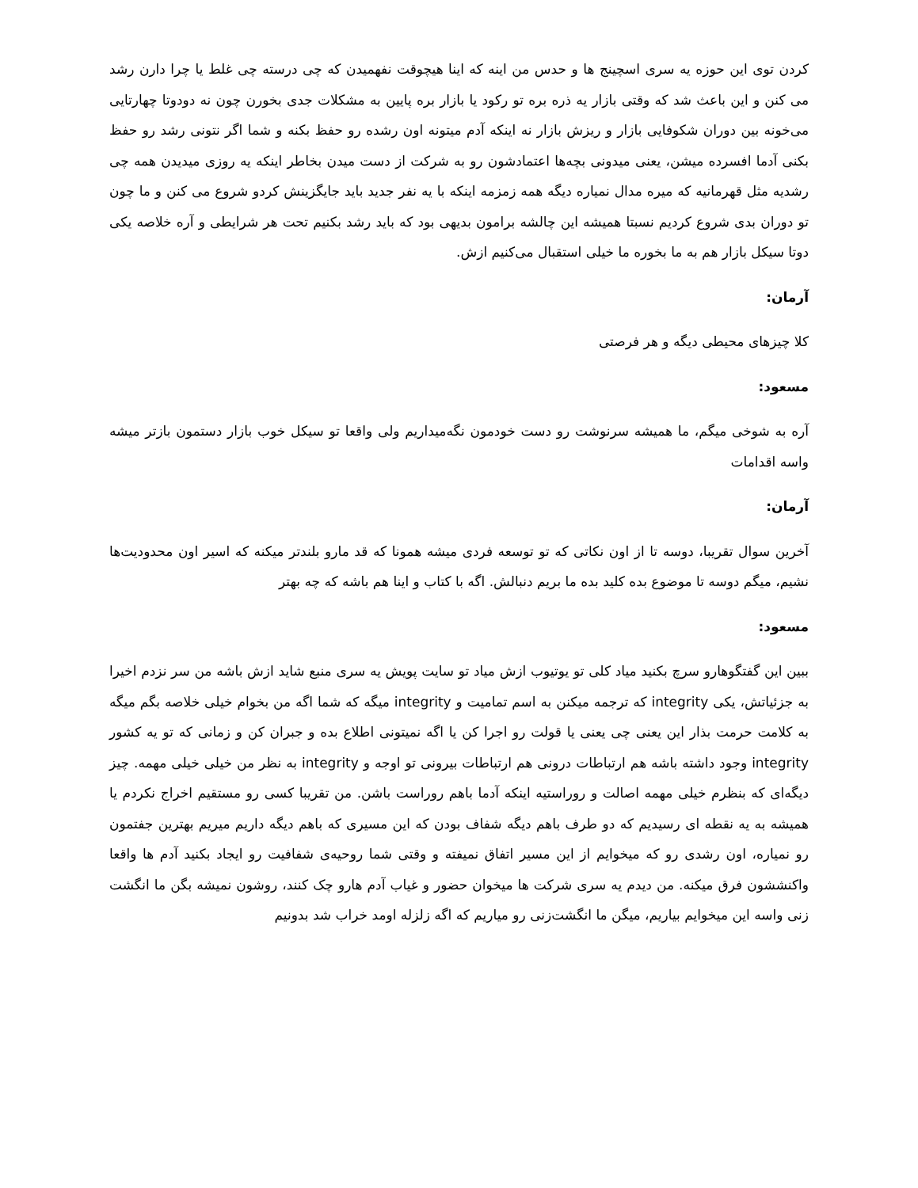کردن توی این حوزه یه سری اسچینج ها و حدس من اینه که اینا هیچوقت نفهمیدن که چی درسته چی غلط یا چرا دارن رشد می کنن و این باعث شد که وقتی بازار یه ذره بره تو رکود یا بازار بره پایین به مشکلات جدی بخورن چون نه دودوتا چهارتایی می‌خونه بین دوران شکوفایی بازار و ریزش بازار نه اینکه آدم میتونه اون رشده رو حفظ بکنه و شما اگر نتونی رشد رو حفظ بکنی آدما افسرده میشن، یعنی میدونی بچه‌ها اعتمادشون رو به شرکت از دست میدن بخاطر اینکه یه روزی میدیدن همه چی رشدیه مثل قهرمانیه که میره مدال نمیاره دیگه همه زمزمه اینکه با یه نفر جدید باید جایگزینش کردو شروع می کنن و ما چون تو دوران بدی شروع کردیم نسبتا همیشه این چالشه برامون بدیهی بود که باید رشد بکنیم تحت هر شرایطی و آره خلاصه یکی دوتا سیکل بازار هم به ما بخوره ما خیلی استقبال می‌کنیم ازش.
آرمان:
کلا چیزهای محیطی دیگه و هر فرصتی
مسعود:
آره به شوخی میگم، ما همیشه سرنوشت رو دست خودمون نگه‌میداریم ولی واقعا تو سیکل خوب بازار دستمون بازتر میشه واسه اقدامات
آرمان:
آخرین سوال تقریبا، دوسه تا از اون نکاتی که تو توسعه فردی میشه همونا که قد مارو بلندتر میکنه که اسیر اون محدودیت‌ها نشیم، میگم دوسه تا موضوع بده کلید بده ما بریم دنبالش. اگه با کتاب و اینا هم باشه که چه بهتر
مسعود:
ببین این گفتگوهارو سرچ بکنید میاد کلی تو یوتیوب ازش میاد تو سایت پویش یه سری منبع شاید ازش باشه من سر نزدم اخیرا به جزئیاتش، یکی integrity که ترجمه میکنن به اسم تمامیت و integrity میگه که شما اگه من بخوام خیلی خلاصه بگم میگه به کلامت حرمت بذار این یعنی چی یعنی یا قولت رو اجرا کن یا اگه نمیتونی اطلاع بده و جبران کن و زمانی که تو یه کشور integrity وجود داشته باشه هم ارتباطات درونی هم ارتباطات بیرونی تو اوجه و integrity به نظر من خیلی خیلی مهمه. چیز دیگه‌ای که بنظرم خیلی مهمه اصالت و روراستیه اینکه آدما باهم روراست باشن. من تقریبا کسی رو مستقیم اخراج نکردم یا همیشه به یه نقطه ای رسیدیم که دو طرف باهم دیگه شفاف بودن که این مسیری که باهم دیگه داریم میریم بهترین جفتمون رو نمیاره، اون رشدی رو که میخوایم از این مسیر اتفاق نمیفته و وقتی شما روحیه‌ی شفافیت رو ایجاد بکنید آدم ها واقعا واکنششون فرق میکنه. من دیدم یه سری شرکت ها میخوان حضور و غیاب آدم هارو چک کنند، روشون نمیشه بگن ما انگشت زنی واسه این میخوایم بیاریم، میگن ما انگشت‌زنی رو میاریم که اگه زلزله اومد خراب شد بدونیم